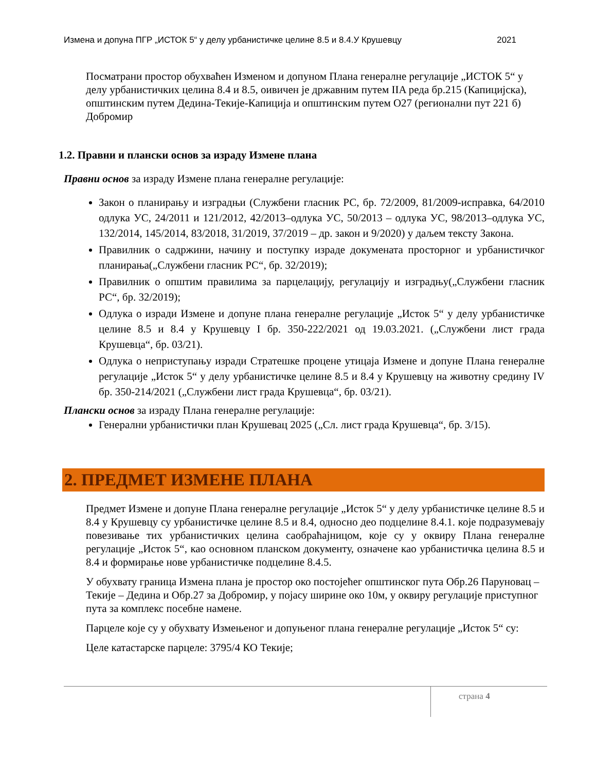Измена и допуна ПГР „ИСТОК 5“ у делу урбанистичке целине 8.5 и 8.4.У Крушевцу 2021
Посматрани простор обухваћен Изменом и допуном Плана генералне регулације „ИСТОК 5“ у делу урбанистичких целина 8.4 и 8.5, оивичен је државним путем IIA реда бр.215 (Капицијска), општинским путем Дедина-Текије-Капиција и општинским путем О27 (регионални пут 221 б) Добромир
1.2. Правни и плански основ за израду Измене плана
Правни основ за израду Измене плана генералне регулације:
Закон о планирању и изградњи (Службени гласник РС, бр. 72/2009, 81/2009-исправка, 64/2010 одлука УС, 24/2011 и 121/2012, 42/2013–одлука УС, 50/2013 – одлука УС, 98/2013–одлука УС, 132/2014, 145/2014, 83/2018, 31/2019, 37/2019 – др. закон и 9/2020) у даљем тексту Закона.
Правилник о садржини, начину и поступку израде докумената просторног и урбанистичког планирања(„Службени гласник РС“, бр. 32/2019);
Правилник о општим правилима за парцелацију, регулацију и изградњу(„Службени гласник РС“, бр. 32/2019);
Одлука о изради Измене и допуне плана генералне регулације „Исток 5“ у делу урбанистичке целине 8.5 и 8.4 у Крушевцу I бр. 350-222/2021 од 19.03.2021. („Службени лист града Крушевца“, бр. 03/21).
Одлука о неприступању изради Стратешке процене утицаја Измене и допуне Плана генералне регулације „Исток 5“ у делу урбанистичке целине 8.5 и 8.4 у Крушевцу на животну средину IV бр. 350-214/2021 („Службени лист града Крушевца“, бр. 03/21).
Плански основ за израду Плана генералне регулације:
Генерални урбанистички план Крушевац 2025 („Сл. лист града Крушевца“, бр. 3/15).
2. ПРЕДМЕТ ИЗМЕНЕ ПЛАНА
Предмет Измене и допуне Плана генералне регулације „Исток 5“ у делу урбанистичке целине 8.5 и 8.4 у Крушевцу су урбанистичке целине 8.5 и 8.4, односно део подцелине 8.4.1. које подразумевају повезивање тих урбанистичких целина саобраћајницом, које су у оквиру Плана генералне регулације „Исток 5“, као основном планском документу, означене као урбанистичка целина 8.5 и 8.4 и формирање нове урбанистичке подцелине 8.4.5.
У обухвату граница Измена плана је простор око постојећег општинског пута Обр.26 Паруновац – Текије – Дедина и Обр.27 за Добромир, у појасу ширине око 10м, у оквиру регулације приступног пута за комплекс посебне намене.
Парцеле које су у обухвату Измењеног и допуњеног плана генералне регулације „Исток 5“ су:
Целе катастарске парцеле: 3795/4 КО Текије;
страна 4